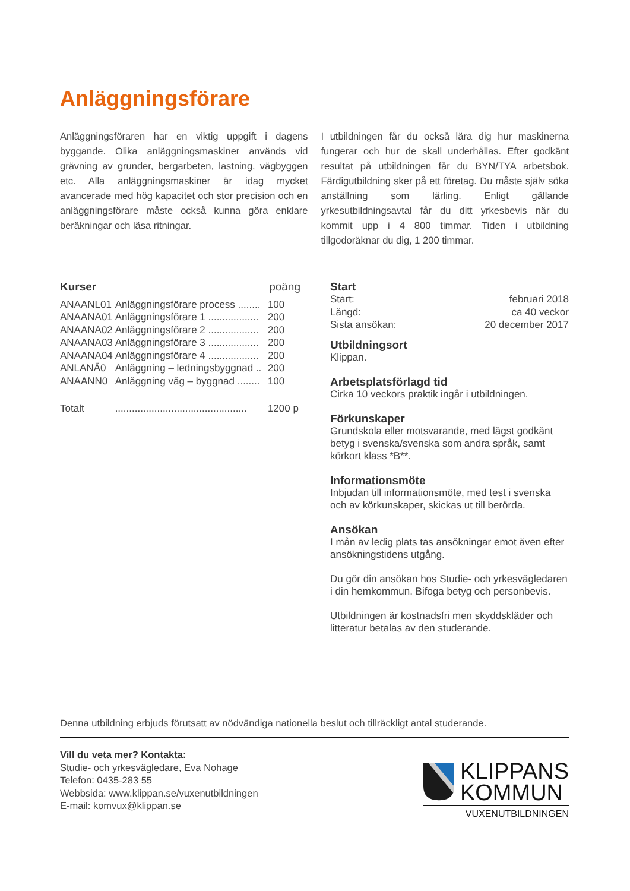Anläggningsförare
Anläggningsföraren har en viktig uppgift i dagens byggande. Olika anläggningsmaskiner används vid grävning av grunder, bergarbeten, lastning, vägbyggen etc. Alla anläggningsmaskiner är idag mycket avancerade med hög kapacitet och stor precision och en anläggningsförare måste också kunna göra enklare beräkningar och läsa ritningar.
I utbildningen får du också lära dig hur maskinerna fungerar och hur de skall underhållas. Efter godkänt resultat på utbildningen får du BYN/TYA arbetsbok. Färdigutbildning sker på ett företag. Du måste själv söka anställning som lärling. Enligt gällande yrkesutbildningsavtal får du ditt yrkesbevis när du kommit upp i 4 800 timmar. Tiden i utbildning tillgodoräknar du dig, 1 200 timmar.
| Kurser | | poäng |
| ANAANL01 | Anläggningsförare process ........ | 100 |
| ANAANA01 | Anläggningsförare 1 .................. | 200 |
| ANAANA02 | Anläggningsförare 2 .................. | 200 |
| ANAANA03 | Anläggningsförare 3 .................. | 200 |
| ANAANA04 | Anläggningsförare 4 .................. | 200 |
| ANLANÄ0 | Anläggning – ledningsbyggnad .. | 200 |
| ANAANN0 | Anläggning väg – byggnad ........ | 100 |
| Totalt | ............................................... | 1200 p |
Start
| Start: | februari 2018 |
| Längd: | ca 40 veckor |
| Sista ansökan: | 20 december 2017 |
Utbildningsort
Klippan.
Arbetsplatsförlagd tid
Cirka 10 veckors praktik ingår i utbildningen.
Förkunskaper
Grundskola eller motsvarande, med lägst godkänt betyg i svenska/svenska som andra språk, samt körkort klass *B**.
Informationsmöte
Inbjudan till informationsmöte, med test i svenska och av körkunskaper, skickas ut till berörda.
Ansökan
I mån av ledig plats tas ansökningar emot även efter ansökningstidens utgång.
Du gör din ansökan hos Studie- och yrkesvägledaren i din hemkommun. Bifoga betyg och personbevis.
Utbildningen är kostnadsfri men skyddskläder och litteratur betalas av den studerande.
Denna utbildning erbjuds förutsatt av nödvändiga nationella beslut och tillräckligt antal studerande.
Vill du veta mer? Kontakta:
Studie- och yrkesvägledare, Eva Nohage
Telefon: 0435-283 55
Webbsida: www.klippan.se/vuxenutbildningen
E-mail: komvux@klippan.se
KLIPPANS
KOMMUN
VUXENUTBILDNINGEN